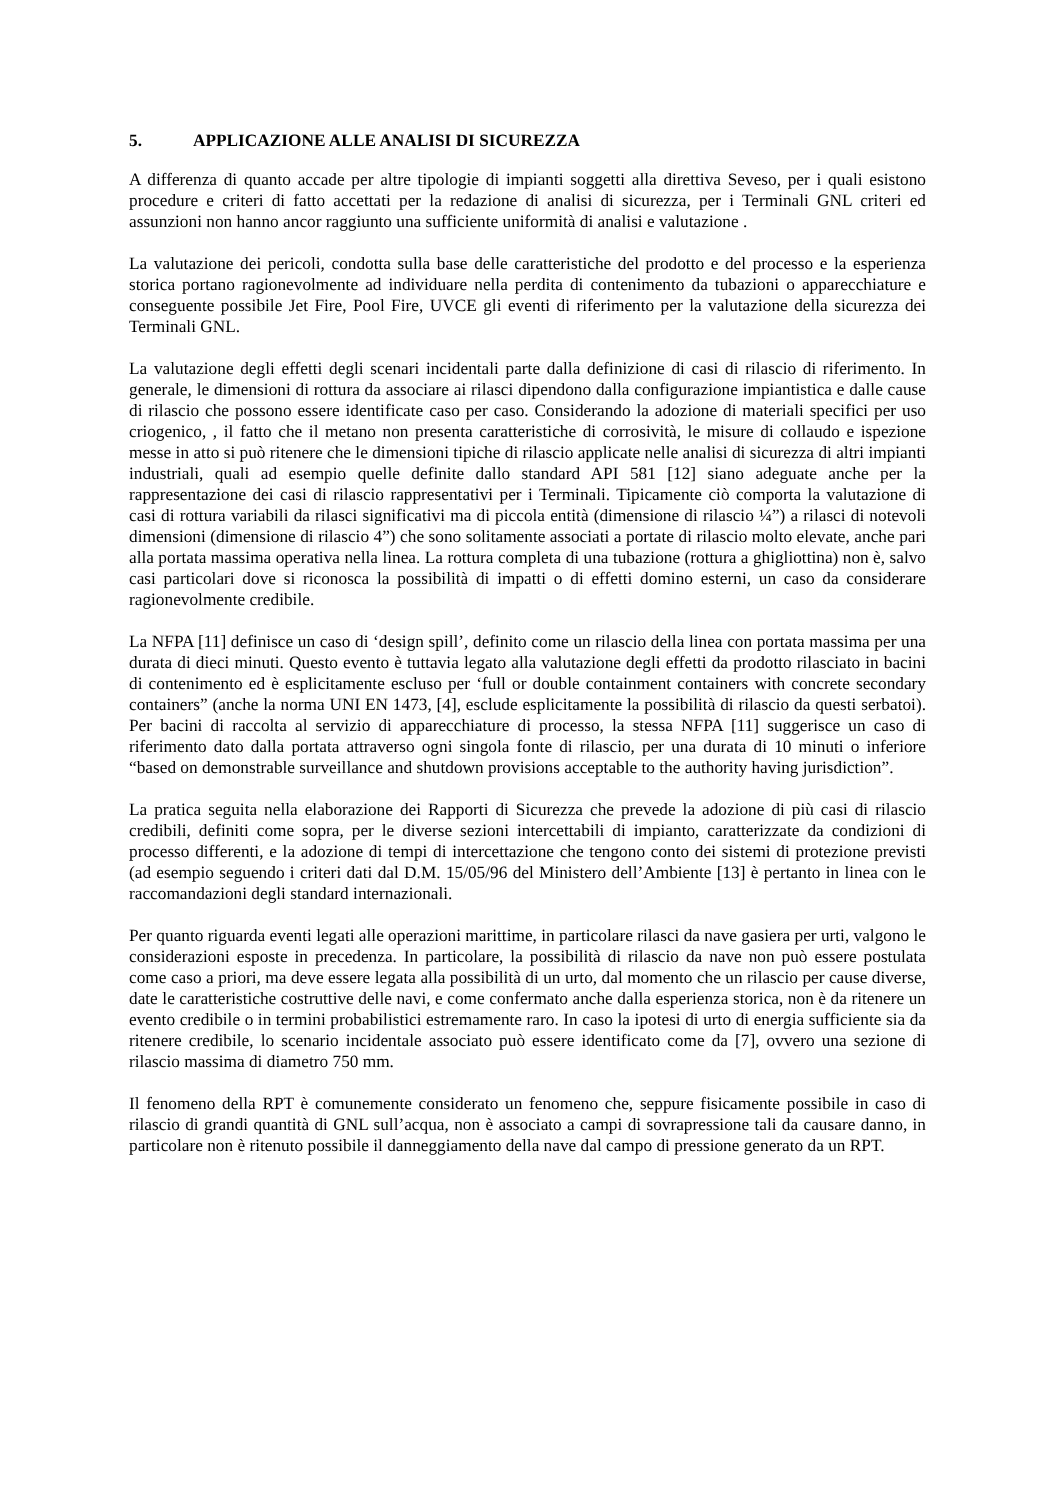5. APPLICAZIONE ALLE ANALISI DI SICUREZZA
A differenza di quanto accade per altre tipologie di impianti soggetti alla direttiva Seveso, per i quali esistono procedure e criteri di fatto accettati per la redazione di analisi di sicurezza, per i Terminali GNL criteri ed assunzioni non hanno ancor raggiunto una sufficiente uniformità di analisi e valutazione .
La valutazione dei pericoli, condotta sulla base delle caratteristiche del prodotto e del processo e la esperienza storica portano ragionevolmente ad individuare nella perdita di contenimento da tubazioni o apparecchiature e conseguente possibile Jet Fire, Pool Fire, UVCE gli eventi di riferimento per la valutazione della sicurezza dei Terminali GNL.
La valutazione degli effetti degli scenari incidentali parte dalla definizione di casi di rilascio di riferimento. In generale, le dimensioni di rottura da associare ai rilasci dipendono dalla configurazione impiantistica e dalle cause di rilascio che possono essere identificate caso per caso. Considerando la adozione di materiali specifici per uso criogenico, , il fatto che il metano non presenta caratteristiche di corrosività, le misure di collaudo e ispezione messe in atto si può ritenere che le dimensioni tipiche di rilascio applicate nelle analisi di sicurezza di altri impianti industriali, quali ad esempio quelle definite dallo standard API 581 [12] siano adeguate anche per la rappresentazione dei casi di rilascio rappresentativi per i Terminali. Tipicamente ciò comporta la valutazione di casi di rottura variabili da rilasci significativi ma di piccola entità (dimensione di rilascio ¼”) a rilasci di notevoli dimensioni (dimensione di rilascio 4”) che sono solitamente associati a portate di rilascio molto elevate, anche pari alla portata massima operativa nella linea. La rottura completa di una tubazione (rottura a ghigliottina) non è, salvo casi particolari dove si riconosca la possibilità di impatti o di effetti domino esterni, un caso da considerare ragionevolmente credibile.
La NFPA [11] definisce un caso di ‘design spill’, definito come un rilascio della linea con portata massima per una durata di dieci minuti. Questo evento è tuttavia legato alla valutazione degli effetti da prodotto rilasciato in bacini di contenimento ed è esplicitamente escluso per ‘full or double containment containers with concrete secondary containers” (anche la norma UNI EN 1473, [4], esclude esplicitamente la possibilità di rilascio da questi serbatoi). Per bacini di raccolta al servizio di apparecchiature di processo, la stessa NFPA [11] suggerisce un caso di riferimento dato dalla portata attraverso ogni singola fonte di rilascio, per una durata di 10 minuti o inferiore “based on demonstrable surveillance and shutdown provisions acceptable to the authority having jurisdiction”.
La pratica seguita nella elaborazione dei Rapporti di Sicurezza che prevede la adozione di più casi di rilascio credibili, definiti come sopra, per le diverse sezioni intercettabili di impianto, caratterizzate da condizioni di processo differenti, e la adozione di tempi di intercettazione che tengono conto dei sistemi di protezione previsti (ad esempio seguendo i criteri dati dal D.M. 15/05/96 del Ministero dell’Ambiente [13] è pertanto in linea con le raccomandazioni degli standard internazionali.
Per quanto riguarda eventi legati alle operazioni marittime, in particolare rilasci da nave gasiera per urti, valgono le considerazioni esposte in precedenza. In particolare, la possibilità di rilascio da nave non può essere postulata come caso a priori, ma deve essere legata alla possibilità di un urto, dal momento che un rilascio per cause diverse, date le caratteristiche costruttive delle navi, e come confermato anche dalla esperienza storica, non è da ritenere un evento credibile o in termini probabilistici estremamente raro. In caso la ipotesi di urto di energia sufficiente sia da ritenere credibile, lo scenario incidentale associato può essere identificato come da [7], ovvero una sezione di rilascio massima di diametro 750 mm.
Il fenomeno della RPT è comunemente considerato un fenomeno che, seppure fisicamente possibile in caso di rilascio di grandi quantità di GNL sull’acqua, non è associato a campi di sovrapressione tali da causare danno, in particolare non è ritenuto possibile il danneggiamento della nave dal campo di pressione generato da un RPT.